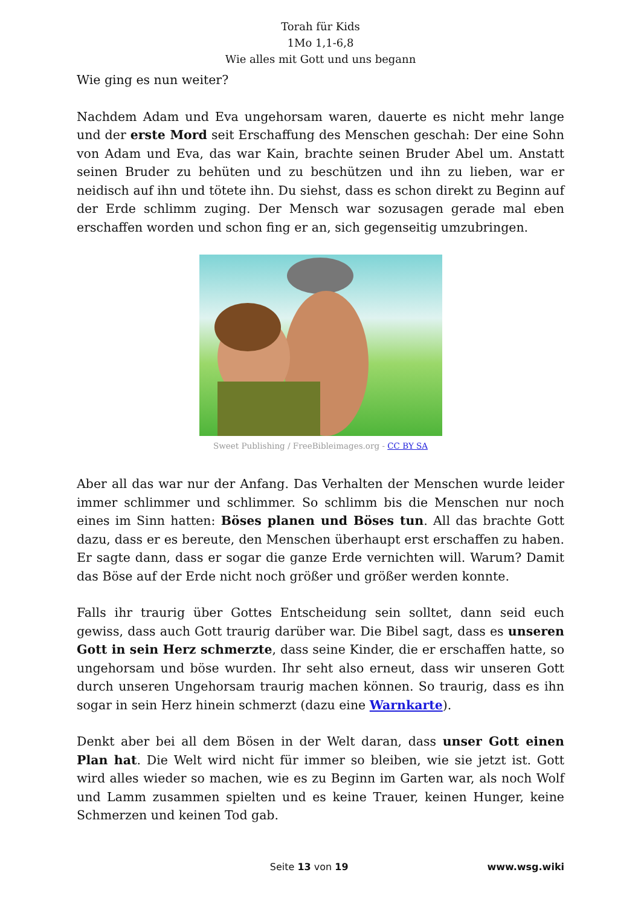Torah für Kids
1Mo 1,1-6,8
Wie alles mit Gott und uns begann
Wie ging es nun weiter?
Nachdem Adam und Eva ungehorsam waren, dauerte es nicht mehr lange und der erste Mord seit Erschaffung des Menschen geschah: Der eine Sohn von Adam und Eva, das war Kain, brachte seinen Bruder Abel um. Anstatt seinen Bruder zu behüten und zu beschützen und ihn zu lieben, war er neidisch auf ihn und tötete ihn. Du siehst, dass es schon direkt zu Beginn auf der Erde schlimm zuging. Der Mensch war sozusagen gerade mal eben erschaffen worden und schon fing er an, sich gegenseitig umzubringen.
Sweet Publishing / FreeBibleimages.org - CC BY SA
Aber all das war nur der Anfang. Das Verhalten der Menschen wurde leider immer schlimmer und schlimmer. So schlimm bis die Menschen nur noch eines im Sinn hatten: Böses planen und Böses tun. All das brachte Gott dazu, dass er es bereute, den Menschen überhaupt erst erschaffen zu haben. Er sagte dann, dass er sogar die ganze Erde vernichten will. Warum? Damit das Böse auf der Erde nicht noch größer und größer werden konnte.
Falls ihr traurig über Gottes Entscheidung sein solltet, dann seid euch gewiss, dass auch Gott traurig darüber war. Die Bibel sagt, dass es unseren Gott in sein Herz schmerzte, dass seine Kinder, die er erschaffen hatte, so ungehorsam und böse wurden. Ihr seht also erneut, dass wir unseren Gott durch unseren Ungehorsam traurig machen können. So traurig, dass es ihn sogar in sein Herz hinein schmerzt (dazu eine Warnkarte).
Denkt aber bei all dem Bösen in der Welt daran, dass unser Gott einen Plan hat. Die Welt wird nicht für immer so bleiben, wie sie jetzt ist. Gott wird alles wieder so machen, wie es zu Beginn im Garten war, als noch Wolf und Lamm zusammen spielten und es keine Trauer, keinen Hunger, keine Schmerzen und keinen Tod gab.
Seite 13 von 19 www.wsg.wiki